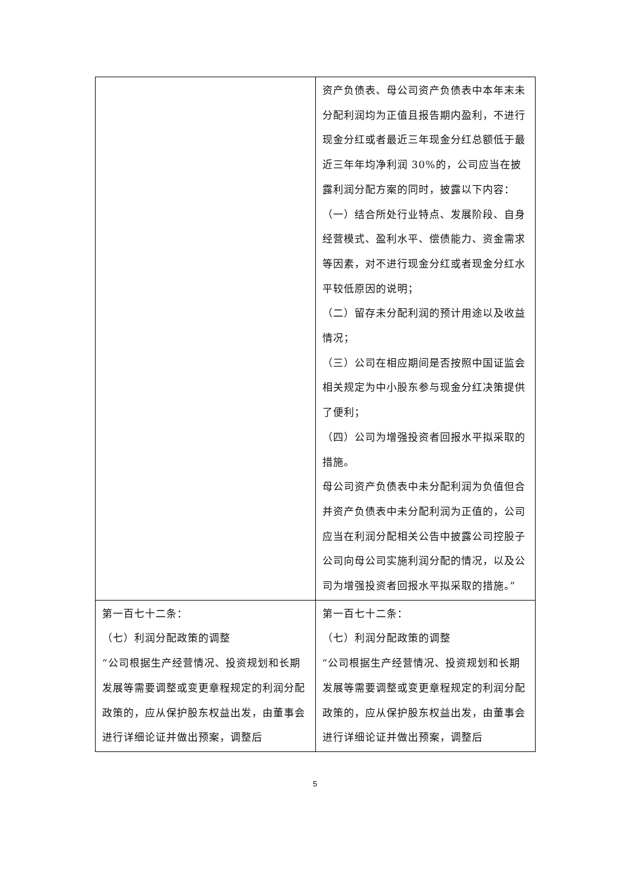| | 资产负债表、母公司资产负债表中本年末未分配利润均为正值且报告期内盈利，不进行现金分红或者最近三年现金分红总额低于最近三年年均净利润 30%的，公司应当在披露利润分配方案的同时，披露以下内容： （一）结合所处行业特点、发展阶段、自身经营模式、盈利水平、偿债能力、资金需求等因素，对不进行现金分红或者现金分红水平较低原因的说明； （二）留存未分配利润的预计用途以及收益情况； （三）公司在相应期间是否按照中国证监会相关规定为中小股东参与现金分红决策提供了便利； （四）公司为增强投资者回报水平拟采取的措施。 母公司资产负债表中未分配利润为负值但合并资产负债表中未分配利润为正值的，公司应当在利润分配相关公告中披露公司控股子公司向母公司实施利润分配的情况，以及公司为增强投资者回报水平拟采取的措施。” |
| 第一百七十二条： （七）利润分配政策的调整 “公司根据生产经营情况、投资规划和长期发展等需要调整或变更章程规定的利润分配政策的，应从保护股东权益出发，由董事会进行详细论证并做出预案，调整后 | 第一百七十二条： （七）利润分配政策的调整 “公司根据生产经营情况、投资规划和长期发展等需要调整或变更章程规定的利润分配政策的，应从保护股东权益出发，由董事会进行详细论证并做出预案，调整后 |
5